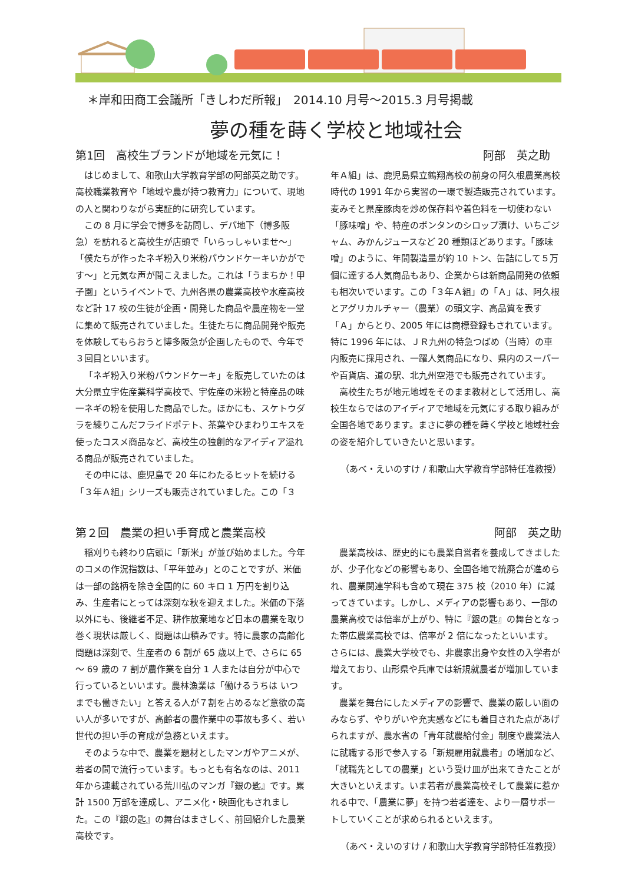＊岸和田商工会議所「きしわだ所報」　2014.10 月号〜2015.3 月号掲載
夢の種を蒔く学校と地域社会
第1回　高校生ブランドが地域を元気に！ 阿部　英之助　
はじめまして、和歌山大学教育学部の阿部英之助です。高校職業教育や「地域や農が持つ教育力」について、現地の人と関わりながら実証的に研究しています。
この 8 月に学会で博多を訪問し、デパ地下（博多阪急）を訪れると高校生が店頭で「いらっしゃいませ〜」「僕たちが作ったネギ粉入り米粉パウンドケーキいかがです〜」と元気な声が聞こえました。これは「うまちか！甲子園」というイベントで、九州各県の農業高校や水産高校など計 17 校の生徒が企画・開発した商品や農産物を一堂に集めて販売されていました。生徒たちに商品開発や販売を体験してもらおうと博多阪急が企画したもので、今年で３回目といいます。
「ネギ粉入り米粉パウンドケーキ」を販売していたのは大分県立宇佐産業科学高校で、宇佐産の米粉と特産品の味一ネギの粉を使用した商品でした。ほかにも、スケトウダラを練りこんだフライドポテト、茶葉やひまわりエキスを使ったコスメ商品など、高校生の独創的なアイディア溢れる商品が販売されていました。
その中には、鹿児島で 20 年にわたるヒットを続ける「３年Ａ組」シリーズも販売されていました。この「３
年Ａ組」は、鹿児島県立鶴翔高校の前身の阿久根農業高校時代の 1991 年から実習の一環で製造販売されています。麦みそと県産豚肉を炒め保存料や着色料を一切使わない「豚味噌」や、特産のボンタンのシロップ漬け、いちごジャム、みかんジュースなど 20 種類ほどあります。「豚味噌」のように、年間製造量が約 10 トン、缶詰にして５万個に達する人気商品もあり、企業からは新商品開発の依頼も相次いでいます。この「３年Ａ組」の「Ａ」は、阿久根とアグリカルチャー（農業）の頭文字、高品質を表す「Ａ」からとり、2005 年には商標登録もされています。特に 1996 年には、ＪＲ九州の特急つばめ（当時）の車内販売に採用され、一躍人気商品になり、県内のスーパーや百貨店、道の駅、北九州空港でも販売されています。
高校生たちが地元地域をそのまま教材として活用し、高校生ならではのアイディアで地域を元気にする取り組みが全国各地であります。まさに夢の種を蒔く学校と地域社会の姿を紹介していきたいと思います。
（あべ・えいのすけ / 和歌山大学教育学部特任准教授）
第２回　農業の担い手育成と農業高校 阿部　英之助
稲刈りも終わり店頭に「新米」が並び始めました。今年のコメの作況指数は、「平年並み」とのことですが、米価は一部の銘柄を除き全国的に 60 キロ 1 万円を割り込み、生産者にとっては深刻な秋を迎えました。米価の下落以外にも、後継者不足、耕作放棄地など日本の農業を取り巻く現状は厳しく、問題は山積みです。特に農家の高齢化問題は深刻で、生産者の 6 割が 65 歳以上で、さらに 65 〜 69 歳の 7 割が農作業を自分 1 人または自分が中心で行っているといいます。農林漁業は「働けるうちは いつまでも働きたい」と答える人が７割を占めるなど意欲の高い人が多いですが、高齢者の農作業中の事故も多く、若い世代の担い手の育成が急務といえます。
そのような中で、農業を題材としたマンガやアニメが、若者の間で流行っています。もっとも有名なのは、2011 年から連載されている荒川弘のマンガ『銀の匙』です。累計 1500 万部を達成し、アニメ化・映画化もされました。この『銀の匙』の舞台はまさしく、前回紹介した農業高校です。
農業高校は、歴史的にも農業自営者を養成してきましたが、少子化などの影響もあり、全国各地で統廃合が進められ、農業関連学科も含めて現在 375 校（2010 年）に減ってきています。しかし、メディアの影響もあり、一部の農業高校では倍率が上がり、特に『銀の匙』の舞台となった帯広農業高校では、倍率が 2 倍になったといいます。さらには、農業大学校でも、非農家出身や女性の入学者が増えており、山形県や兵庫では新規就農者が増加しています。
農業を舞台にしたメディアの影響で、農業の厳しい面のみならず、やりがいや充実感などにも着目された点があげられますが、農水省の「青年就農給付金」制度や農業法人に就職する形で参入する「新規雇用就農者」の増加など、「就職先としての農業」という受け皿が出来てきたことが大きいといえます。いま若者が農業高校そして農業に惹かれる中で、「農業に夢」を持つ若者達を、より一層サポートしていくことが求められるといえます。
（あべ・えいのすけ / 和歌山大学教育学部特任准教授）